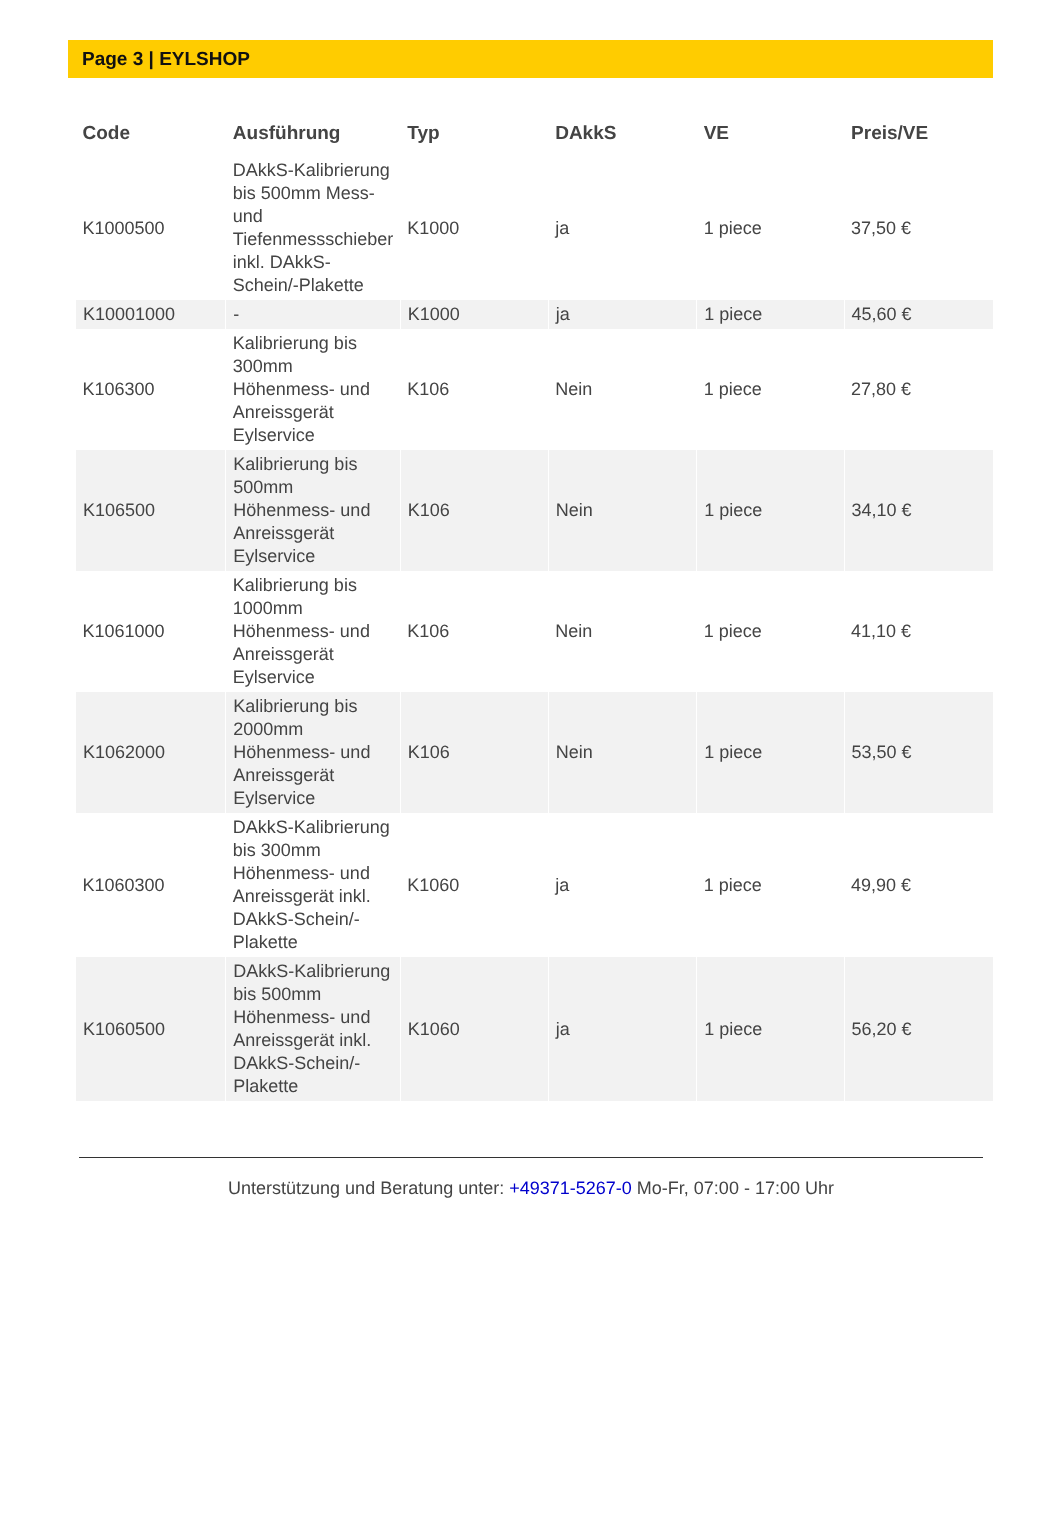Page 3 | EYLSHOP
| Code | Ausführung | Typ | DAkkS | VE | Preis/VE |
| --- | --- | --- | --- | --- | --- |
| K1000500 | DAkkS-Kalibrierung bis 500mm Mess- und Tiefenmessschieber inkl. DAkkS-Schein/-Plakette | K1000 | ja | 1 piece | 37,50 € |
| K10001000 | - | K1000 | ja | 1 piece | 45,60 € |
| K106300 | Kalibrierung bis 300mm Höhenmess- und Anreissgerät Eylservice | K106 | Nein | 1 piece | 27,80 € |
| K106500 | Kalibrierung bis 500mm Höhenmess- und Anreissgerät Eylservice | K106 | Nein | 1 piece | 34,10 € |
| K1061000 | Kalibrierung bis 1000mm Höhenmess- und Anreissgerät Eylservice | K106 | Nein | 1 piece | 41,10 € |
| K1062000 | Kalibrierung bis 2000mm Höhenmess- und Anreissgerät Eylservice | K106 | Nein | 1 piece | 53,50 € |
| K1060300 | DAkkS-Kalibrierung bis 300mm Höhenmess- und Anreissgerät inkl. DAkkS-Schein/-Plakette | K1060 | ja | 1 piece | 49,90 € |
| K1060500 | DAkkS-Kalibrierung bis 500mm Höhenmess- und Anreissgerät inkl. DAkkS-Schein/-Plakette | K1060 | ja | 1 piece | 56,20 € |
Unterstützung und Beratung unter: +49371-5267-0 Mo-Fr, 07:00 - 17:00 Uhr